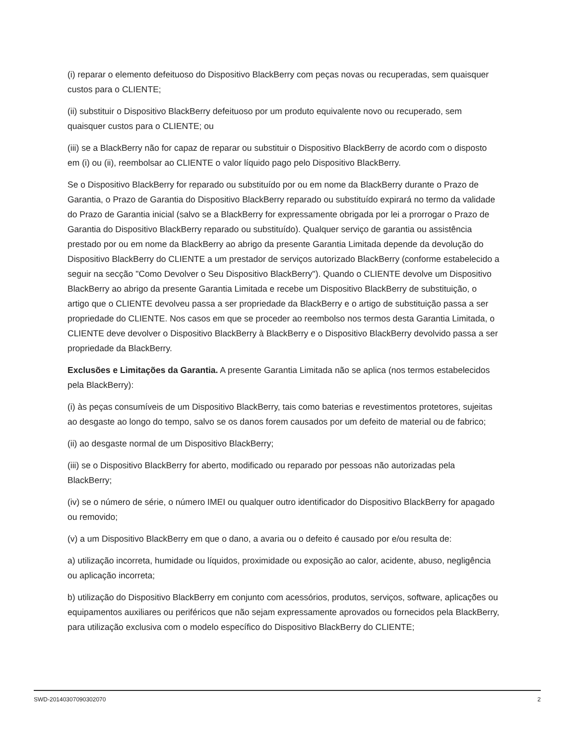(i) reparar o elemento defeituoso do Dispositivo BlackBerry com peças novas ou recuperadas, sem quaisquer custos para o CLIENTE;
(ii) substituir o Dispositivo BlackBerry defeituoso por um produto equivalente novo ou recuperado, sem quaisquer custos para o CLIENTE; ou
(iii) se a BlackBerry não for capaz de reparar ou substituir o Dispositivo BlackBerry de acordo com o disposto em (i) ou (ii), reembolsar ao CLIENTE o valor líquido pago pelo Dispositivo BlackBerry.
Se o Dispositivo BlackBerry for reparado ou substituído por ou em nome da BlackBerry durante o Prazo de Garantia, o Prazo de Garantia do Dispositivo BlackBerry reparado ou substituído expirará no termo da validade do Prazo de Garantia inicial (salvo se a BlackBerry for expressamente obrigada por lei a prorrogar o Prazo de Garantia do Dispositivo BlackBerry reparado ou substituído). Qualquer serviço de garantia ou assistência prestado por ou em nome da BlackBerry ao abrigo da presente Garantia Limitada depende da devolução do Dispositivo BlackBerry do CLIENTE a um prestador de serviços autorizado BlackBerry (conforme estabelecido a seguir na secção "Como Devolver o Seu Dispositivo BlackBerry"). Quando o CLIENTE devolve um Dispositivo BlackBerry ao abrigo da presente Garantia Limitada e recebe um Dispositivo BlackBerry de substituição, o artigo que o CLIENTE devolveu passa a ser propriedade da BlackBerry e o artigo de substituição passa a ser propriedade do CLIENTE. Nos casos em que se proceder ao reembolso nos termos desta Garantia Limitada, o CLIENTE deve devolver o Dispositivo BlackBerry à BlackBerry e o Dispositivo BlackBerry devolvido passa a ser propriedade da BlackBerry.
Exclusões e Limitações da Garantia. A presente Garantia Limitada não se aplica (nos termos estabelecidos pela BlackBerry):
(i) às peças consumíveis de um Dispositivo BlackBerry, tais como baterias e revestimentos protetores, sujeitas ao desgaste ao longo do tempo, salvo se os danos forem causados por um defeito de material ou de fabrico;
(ii) ao desgaste normal de um Dispositivo BlackBerry;
(iii) se o Dispositivo BlackBerry for aberto, modificado ou reparado por pessoas não autorizadas pela BlackBerry;
(iv) se o número de série, o número IMEI ou qualquer outro identificador do Dispositivo BlackBerry for apagado ou removido;
(v) a um Dispositivo BlackBerry em que o dano, a avaria ou o defeito é causado por e/ou resulta de:
a) utilização incorreta, humidade ou líquidos, proximidade ou exposição ao calor, acidente, abuso, negligência ou aplicação incorreta;
b) utilização do Dispositivo BlackBerry em conjunto com acessórios, produtos, serviços, software, aplicações ou equipamentos auxiliares ou periféricos que não sejam expressamente aprovados ou fornecidos pela BlackBerry, para utilização exclusiva com o modelo específico do Dispositivo BlackBerry do CLIENTE;
SWD-20140307090302070 2